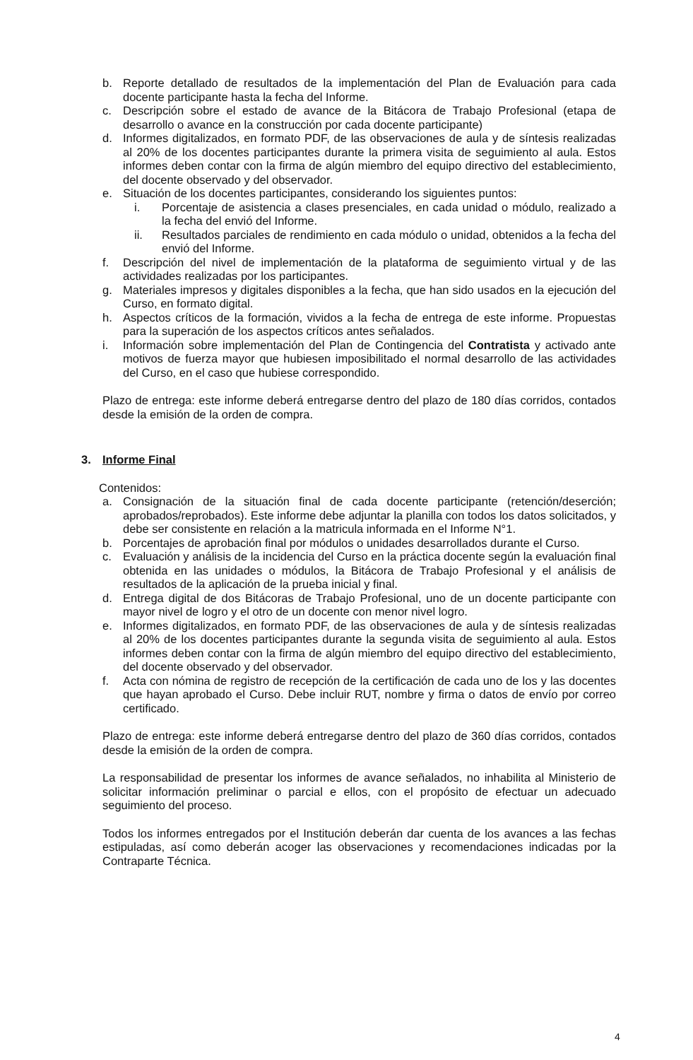b. Reporte detallado de resultados de la implementación del Plan de Evaluación para cada docente participante hasta la fecha del Informe.
c. Descripción sobre el estado de avance de la Bitácora de Trabajo Profesional (etapa de desarrollo o avance en la construcción por cada docente participante)
d. Informes digitalizados, en formato PDF, de las observaciones de aula y de síntesis realizadas al 20% de los docentes participantes durante la primera visita de seguimiento al aula. Estos informes deben contar con la firma de algún miembro del equipo directivo del establecimiento, del docente observado y del observador.
e. Situación de los docentes participantes, considerando los siguientes puntos:
i. Porcentaje de asistencia a clases presenciales, en cada unidad o módulo, realizado a la fecha del envió del Informe.
ii. Resultados parciales de rendimiento en cada módulo o unidad, obtenidos a la fecha del envió del Informe.
f. Descripción del nivel de implementación de la plataforma de seguimiento virtual y de las actividades realizadas por los participantes.
g. Materiales impresos y digitales disponibles a la fecha, que han sido usados en la ejecución del Curso, en formato digital.
h. Aspectos críticos de la formación, vividos a la fecha de entrega de este informe. Propuestas para la superación de los aspectos críticos antes señalados.
i. Información sobre implementación del Plan de Contingencia del Contratista y activado ante motivos de fuerza mayor que hubiesen imposibilitado el normal desarrollo de las actividades del Curso, en el caso que hubiese correspondido.
Plazo de entrega: este informe deberá entregarse dentro del plazo de 180 días corridos, contados desde la emisión de la orden de compra.
3. Informe Final
Contenidos:
a. Consignación de la situación final de cada docente participante (retención/deserción; aprobados/reprobados). Este informe debe adjuntar la planilla con todos los datos solicitados, y debe ser consistente en relación a la matricula informada en el Informe N°1.
b. Porcentajes de aprobación final por módulos o unidades desarrollados durante el Curso.
c. Evaluación y análisis de la incidencia del Curso en la práctica docente según la evaluación final obtenida en las unidades o módulos, la Bitácora de Trabajo Profesional y el análisis de resultados de la aplicación de la prueba inicial y final.
d. Entrega digital de dos Bitácoras de Trabajo Profesional, uno de un docente participante con mayor nivel de logro y el otro de un docente con menor nivel logro.
e. Informes digitalizados, en formato PDF, de las observaciones de aula y de síntesis realizadas al 20% de los docentes participantes durante la segunda visita de seguimiento al aula. Estos informes deben contar con la firma de algún miembro del equipo directivo del establecimiento, del docente observado y del observador.
f. Acta con nómina de registro de recepción de la certificación de cada uno de los y las docentes que hayan aprobado el Curso. Debe incluir RUT, nombre y firma o datos de envío por correo certificado.
Plazo de entrega: este informe deberá entregarse dentro del plazo de 360 días corridos, contados desde la emisión de la orden de compra.
La responsabilidad de presentar los informes de avance señalados, no inhabilita al Ministerio de solicitar información preliminar o parcial e ellos, con el propósito de efectuar un adecuado seguimiento del proceso.
Todos los informes entregados por el Institución deberán dar cuenta de los avances a las fechas estipuladas, así como deberán acoger las observaciones y recomendaciones indicadas por la Contraparte Técnica.
4